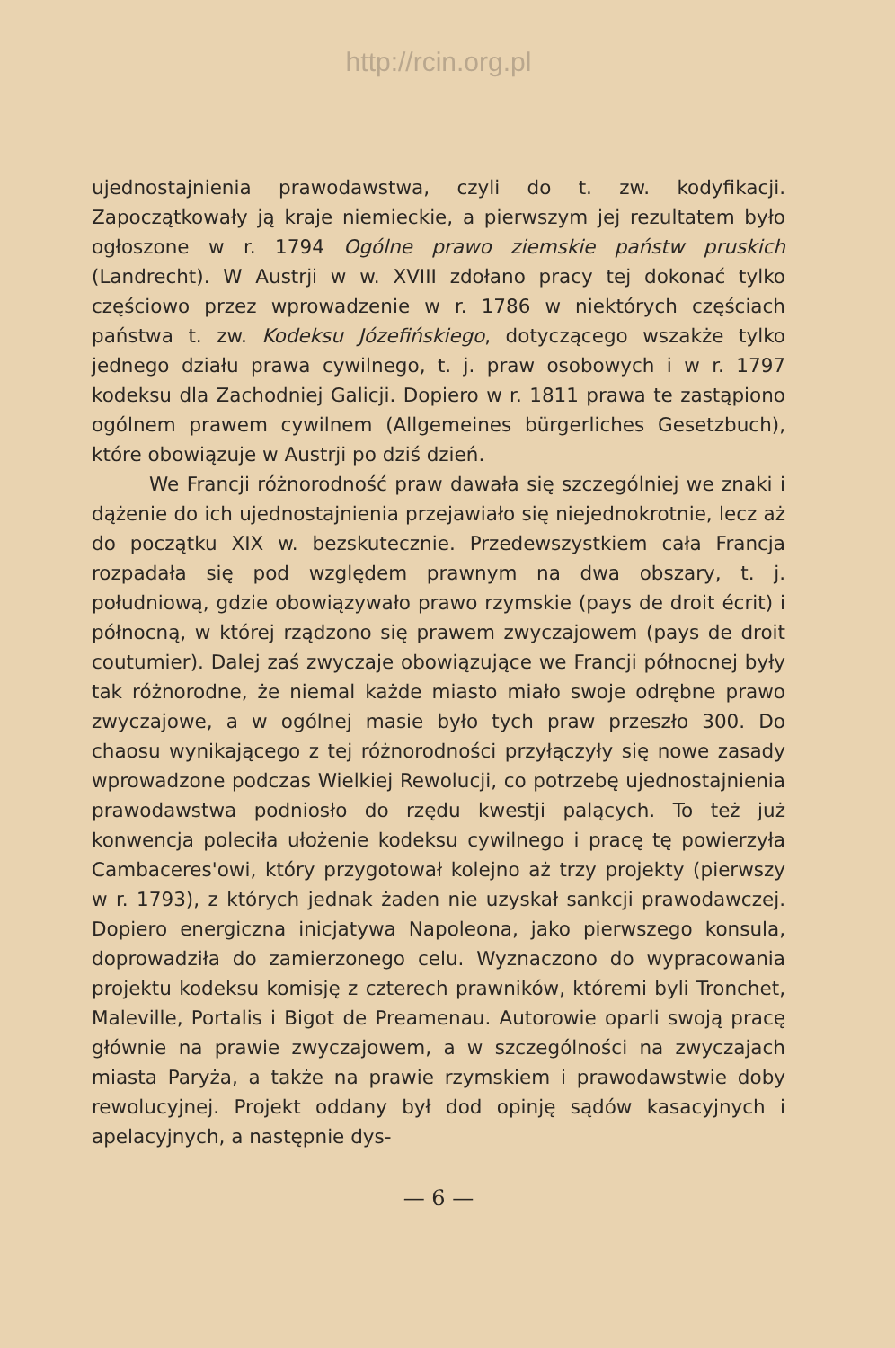http://rcin.org.pl
ujednostajnienia prawodawstwa, czyli do t. zw. kodyfikacji. Zapoczątkowały ją kraje niemieckie, a pierwszym jej rezultatem było ogłoszone w r. 1794 Ogólne prawo ziemskie państw pruskich (Landrecht). W Austrji w w. XVIII zdołano pracy tej dokonać tylko częściowo przez wprowadzenie w r. 1786 w niektórych częściach państwa t. zw. Kodeksu Józefińskiego, dotyczącego wszakże tylko jednego działu prawa cywilnego, t. j. praw osobowych i w r. 1797 kodeksu dla Zachodniej Galicji. Dopiero w r. 1811 prawa te zastąpiono ogólnem prawem cywilnem (Allgemeines bürgerliches Gesetzbuch), które obowiązuje w Austrji po dziś dzień.
We Francji różnorodność praw dawała się szczególniej we znaki i dążenie do ich ujednostajnienia przejawiało się niejednokrotnie, lecz aż do początku XIX w. bezskutecznie. Przedewszystkiem cała Francja rozpadała się pod względem prawnym na dwa obszary, t. j. południową, gdzie obowiązywało prawo rzymskie (pays de droit écrit) i północną, w której rządzono się prawem zwyczajowem (pays de droit coutumier). Dalej zaś zwyczaje obowiązujące we Francji północnej były tak różnorodne, że niemal każde miasto miało swoje odrębne prawo zwyczajowe, a w ogólnej masie było tych praw przeszło 300. Do chaosu wynikającego z tej różnorodności przyłączyły się nowe zasady wprowadzone podczas Wielkiej Rewolucji, co potrzebę ujednostajnienia prawodawstwa podniosło do rzędu kwestji palących. To też już konwencja poleciła ułożenie kodeksu cywilnego i pracę tę powierzyła Cambaceres'owi, który przygotował kolejno aż trzy projekty (pierwszy w r. 1793), z których jednak żaden nie uzyskał sankcji prawodawczej. Dopiero energiczna inicjatywa Napoleona, jako pierwszego konsula, doprowadziła do zamierzonego celu. Wyznaczono do wypracowania projektu kodeksu komisję z czterech prawników, któremi byli Tronchet, Maleville, Portalis i Bigot de Preamenau. Autorowie oparli swoją pracę głównie na prawie zwyczajowem, a w szczególności na zwyczajach miasta Paryża, a także na prawie rzymskiem i prawodawstwie doby rewolucyjnej. Projekt oddany był dod opinję sądów kasacyjnych i apelacyjnych, a następnie dys-
— 6 —